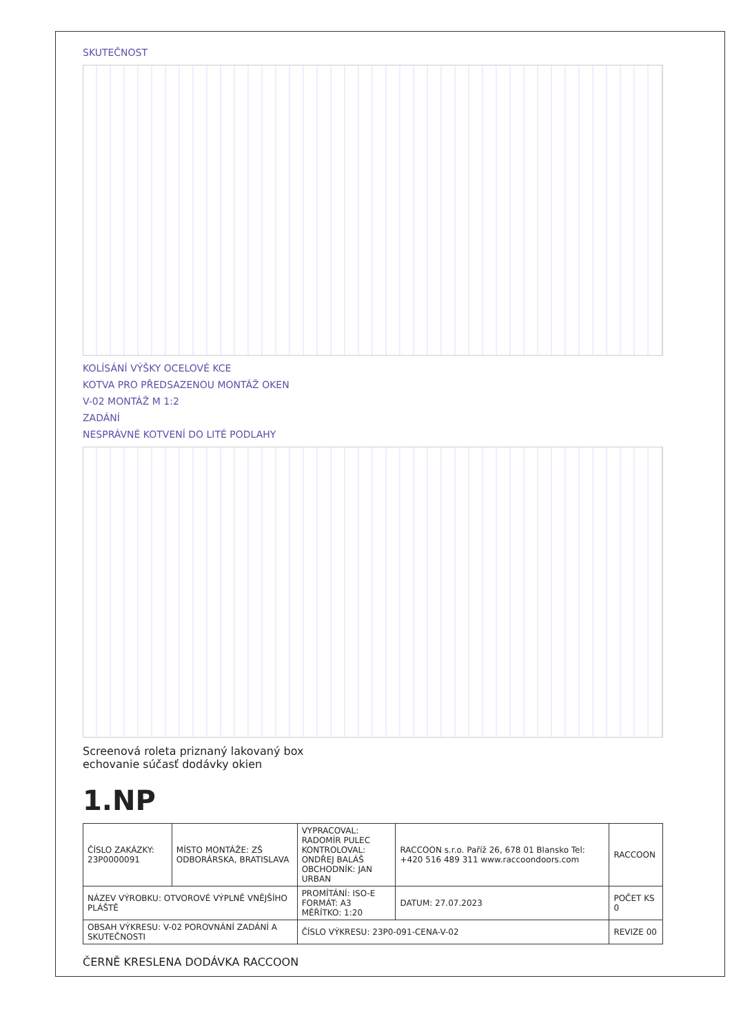SKUTEČNOST
KOLÍSÁNÍ VÝŠKY OCELOVÉ KCE
KOTVA PRO PŘEDSAZENOU MONTÁŽ OKEN
V-02 MONTÁŽ M 1:2
ZADÁNÍ
NESPRÁVNÉ KOTVENÍ DO LITÉ PODLAHY
Screenová roleta priznaný lakovaný box
echovanie súčasť dodávky okien
1.NP
| ČÍSLO ZAKÁZKY: 23P0000091 | MÍSTO MONTÁŽE: ZŠ ODBORÁRSKA, BRATISLAVA | VYPRACOVAL: RADOMÍR PULEC KONTROLOVAL: ONDŘEJ BALÁŠ OBCHODNÍK: JAN URBAN | RACCOON s.r.o. Paříž 26, 678 01 Blansko Tel: +420 516 489 311 www.raccoondoors.com | RACCOON |
| NÁZEV VÝROBKU: OTVOROVÉ VÝPLNĚ VNĚJŠÍHO PLÁŠTĚ | | PROMÍTÁNÍ: ISO-E FORMÁT: A3 MĚŘÍTKO: 1:20 | DATUM: 27.07.2023 | POČET KS 0 |
| OBSAH VÝKRESU: V-02 POROVNÁNÍ ZADÁNÍ A SKUTEČNOSTI | | ČÍSLO VÝKRESU: 23P0-091-CENA-V-02 | | REVIZE 00 |
ČERNĚ KRESLENA DODÁVKA RACCOON